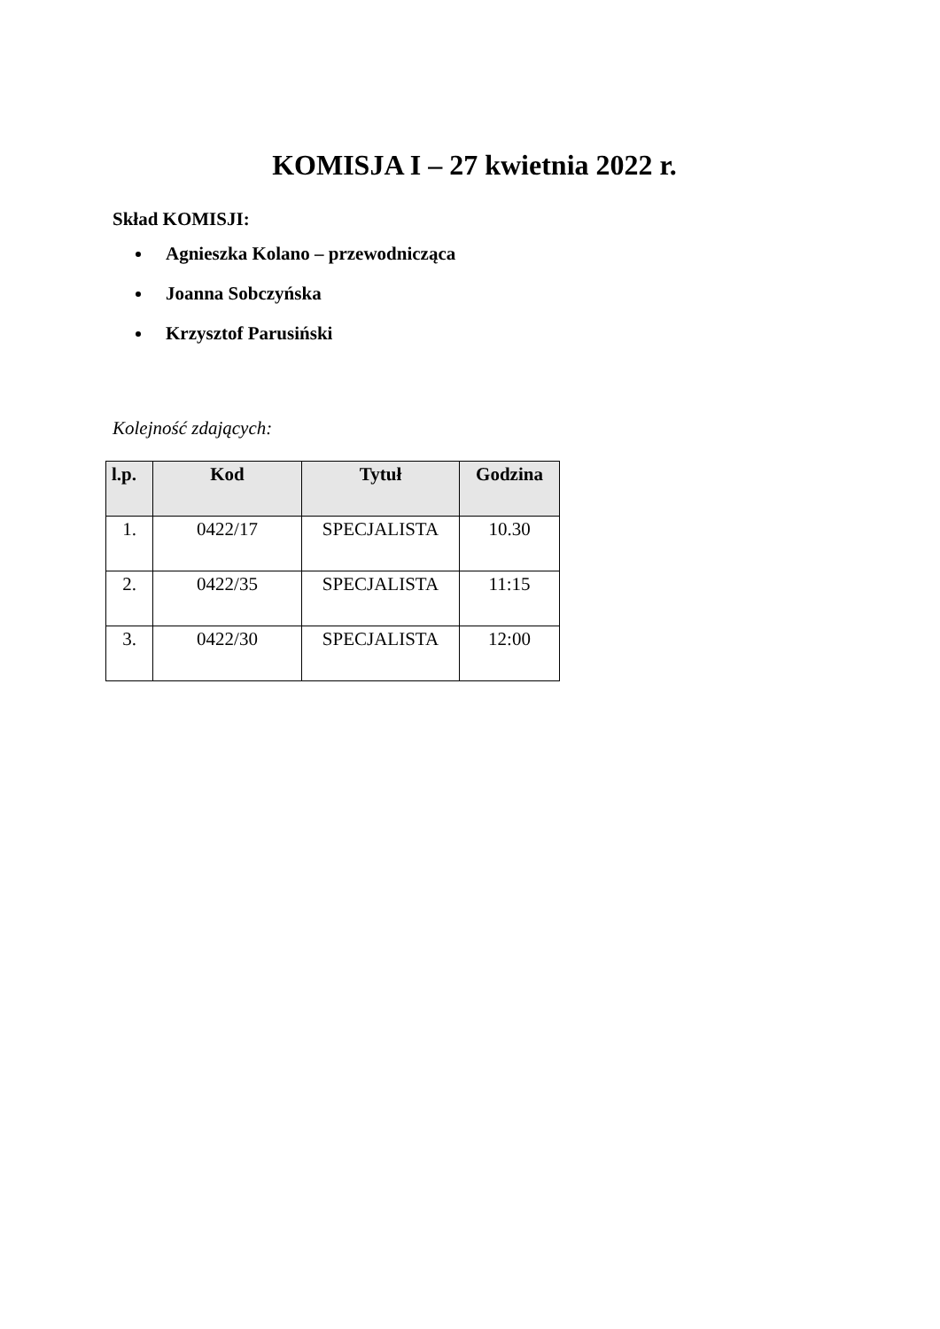KOMISJA I – 27 kwietnia 2022 r.
Skład KOMISJI:
Agnieszka Kolano – przewodnicząca
Joanna Sobczyńska
Krzysztof Parusiński
Kolejność zdających:
| l.p. | Kod | Tytuł | Godzina |
| --- | --- | --- | --- |
| 1. | 0422/17 | SPECJALISTA | 10.30 |
| 2. | 0422/35 | SPECJALISTA | 11:15 |
| 3. | 0422/30 | SPECJALISTA | 12:00 |